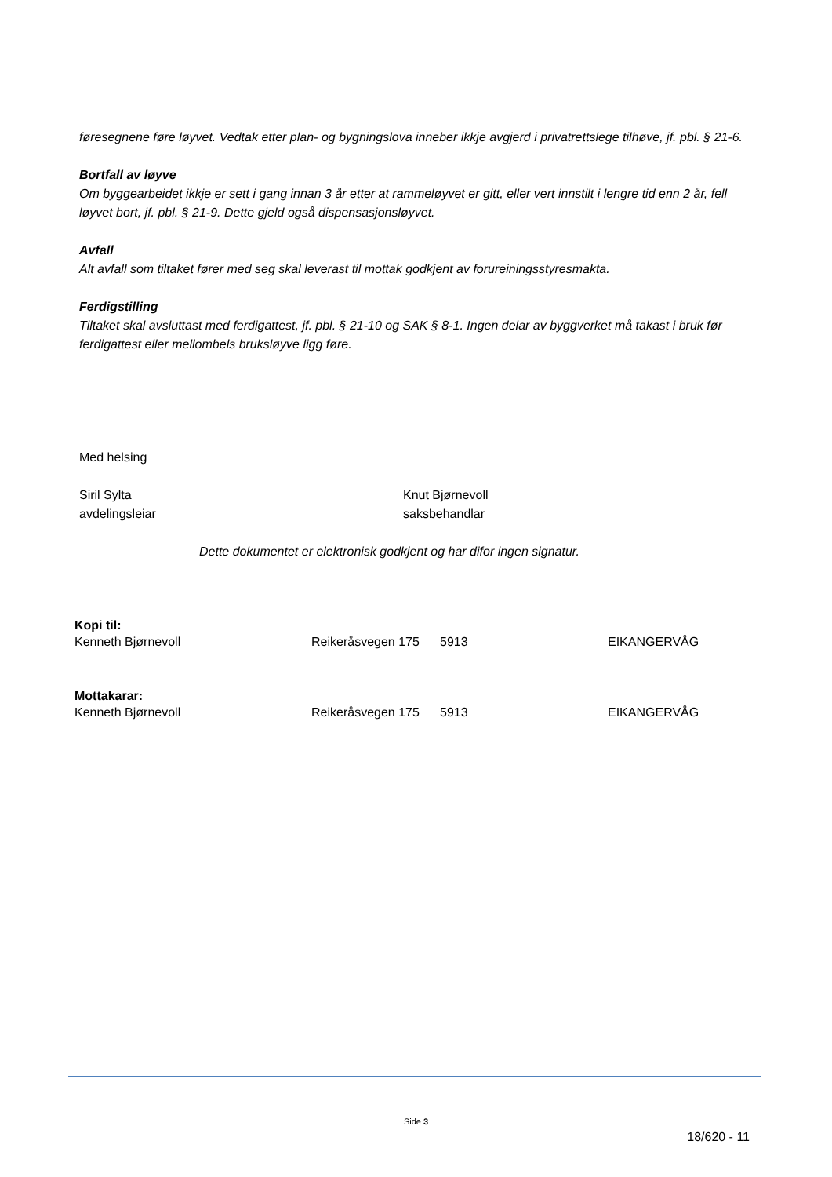føresegnene føre løyvet. Vedtak etter plan- og bygningslova inneber ikkje avgjerd i privatrettslege tilhøve, jf. pbl. § 21-6.
Bortfall av løyve
Om byggearbeidet ikkje er sett i gang innan 3 år etter at rammeløyvet er gitt, eller vert innstilt i lengre tid enn 2 år, fell løyvet bort, jf. pbl. § 21-9. Dette gjeld også dispensasjonsløyvet.
Avfall
Alt avfall som tiltaket fører med seg skal leverast til mottak godkjent av forureiningsstyresmakta.
Ferdigstilling
Tiltaket skal avsluttast med ferdigattest, jf. pbl. § 21-10 og SAK § 8-1. Ingen delar av byggverket må takast i bruk før ferdigattest eller mellombels bruksløyve ligg føre.
Med helsing
Siril Sylta
avdelingsleiar
Knut Bjørnevoll
saksbehandlar
Dette dokumentet er elektronisk godkjent og har difor ingen signatur.
Kopi til:
Kenneth Bjørnevoll Reikeråsvegen 175 5913 EIKANGERVÅG
Mottakarar:
Kenneth Bjørnevoll Reikeråsvegen 175 5913 EIKANGERVÅG
Side 3
18/620 - 11